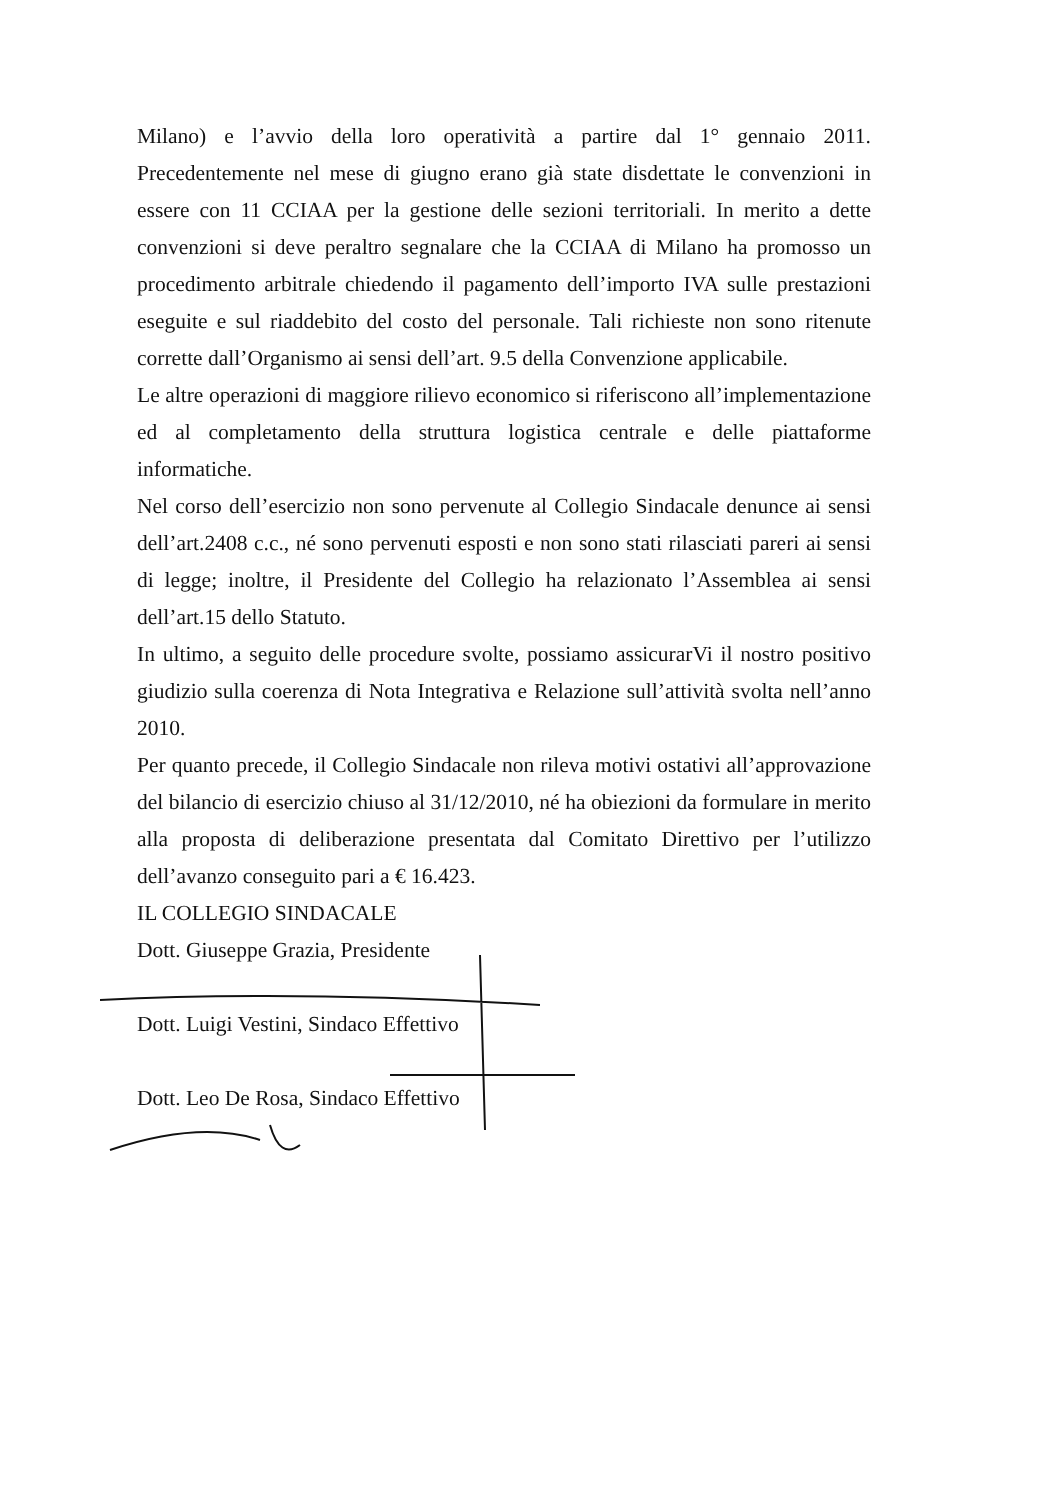Milano) e l’avvio della loro operatività a partire dal 1° gennaio 2011. Precedentemente nel mese di giugno erano già state disdettate le convenzioni in essere con 11 CCIAA per la gestione delle sezioni territoriali. In merito a dette convenzioni si deve peraltro segnalare che la CCIAA di Milano ha promosso un procedimento arbitrale chiedendo il pagamento dell’importo IVA sulle prestazioni eseguite e sul riaddebito del costo del personale. Tali richieste non sono ritenute corrette dall’Organismo ai sensi dell’art. 9.5 della Convenzione applicabile.
Le altre operazioni di maggiore rilievo economico si riferiscono all’implementazione ed al completamento della struttura logistica centrale e delle piattaforme informatiche.
Nel corso dell’esercizio non sono pervenute al Collegio Sindacale denunce ai sensi dell’art.2408 c.c., né sono pervenuti esposti e non sono stati rilasciati pareri ai sensi di legge; inoltre, il Presidente del Collegio ha relazionato l’Assemblea ai sensi dell’art.15 dello Statuto.
In ultimo, a seguito delle procedure svolte, possiamo assicurarVi il nostro positivo giudizio sulla coerenza di Nota Integrativa e Relazione sull’attività svolta nell’anno 2010.
Per quanto precede, il Collegio Sindacale non rileva motivi ostativi all’approvazione del bilancio di esercizio chiuso al 31/12/2010, né ha obiezioni da formulare in merito alla proposta di deliberazione presentata dal Comitato Direttivo per l’utilizzo dell’avanzo conseguito pari a € 16.423.
IL COLLEGIO SINDACALE
Dott. Giuseppe Grazia, Presidente
Dott. Luigi Vestini, Sindaco Effettivo
Dott. Leo De Rosa, Sindaco Effettivo